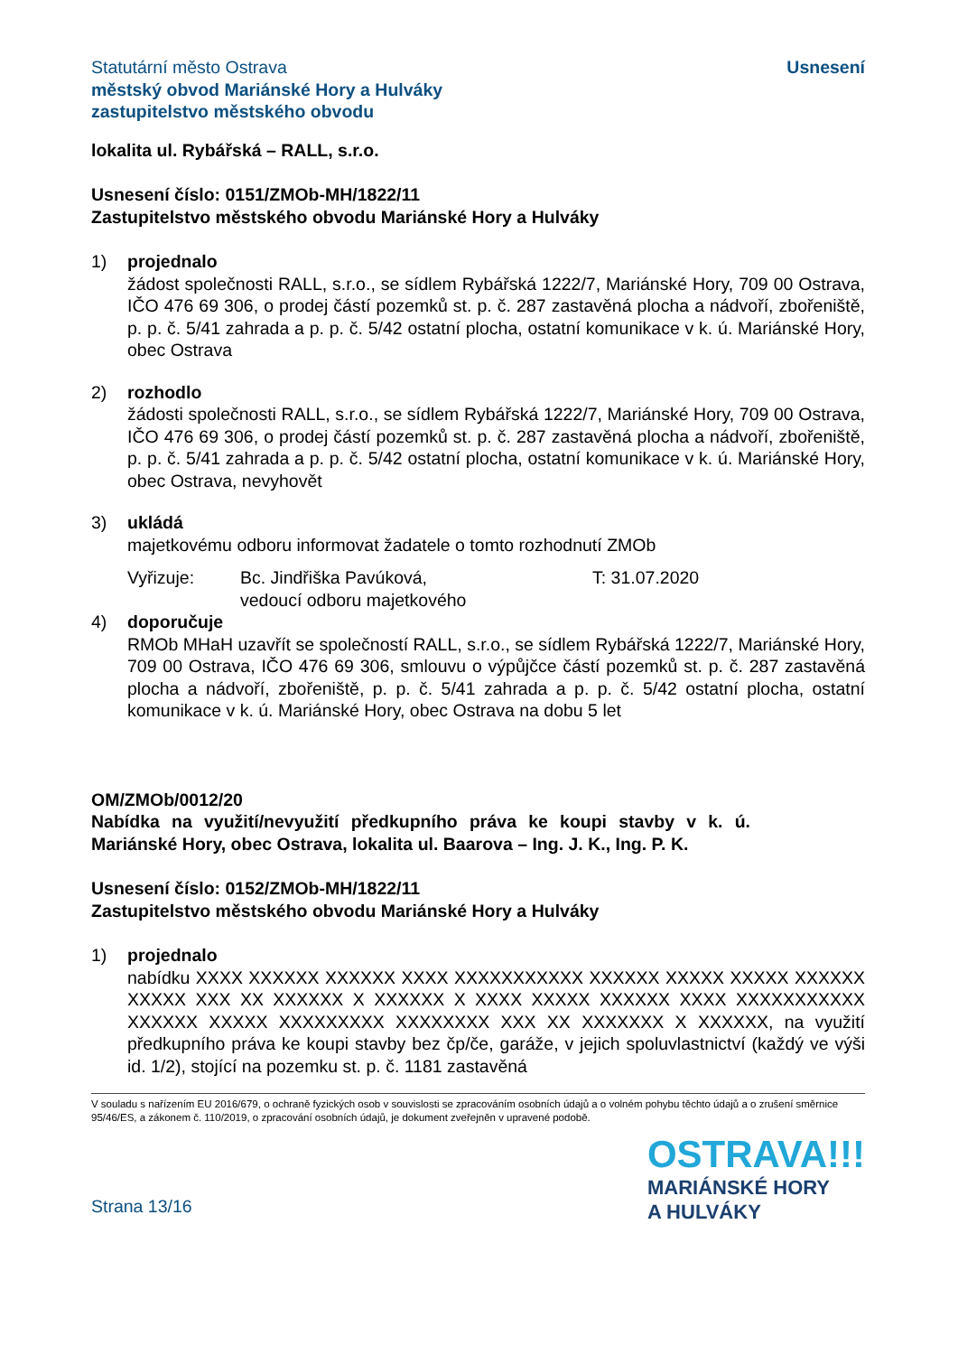Statutární město Ostrava
městský obvod Mariánské Hory a Hulváky
zastupitelstvo městského obvodu
Usnesení
lokalita ul. Rybářská – RALL, s.r.o.
Usnesení číslo: 0151/ZMOb-MH/1822/11
Zastupitelstvo městského obvodu Mariánské Hory a Hulváky
1) projednalo
žádost společnosti RALL, s.r.o., se sídlem Rybářská 1222/7, Mariánské Hory, 709 00 Ostrava, IČO 476 69 306, o prodej částí pozemků st. p. č. 287 zastavěná plocha a nádvoří, zbořeniště, p. p. č. 5/41 zahrada a p. p. č. 5/42 ostatní plocha, ostatní komunikace v k. ú. Mariánské Hory, obec Ostrava
2) rozhodlo
žádosti společnosti RALL, s.r.o., se sídlem Rybářská 1222/7, Mariánské Hory, 709 00 Ostrava, IČO 476 69 306, o prodej částí pozemků st. p. č. 287 zastavěná plocha a nádvoří, zbořeniště, p. p. č. 5/41 zahrada a p. p. č. 5/42 ostatní plocha, ostatní komunikace v k. ú. Mariánské Hory, obec Ostrava, nevyhovět
3) ukládá
majetkovému odboru informovat žadatele o tomto rozhodnutí ZMOb
Vyřizuje: Bc. Jindřiška Pavúková,
vedoucí odboru majetkového
T: 31.07.2020
4) doporučuje
RMOb MHaH uzavřít se společností RALL, s.r.o., se sídlem Rybářská 1222/7, Mariánské Hory, 709 00 Ostrava, IČO 476 69 306, smlouvu o výpůjčce částí pozemků st. p. č. 287 zastavěná plocha a nádvoří, zbořeniště, p. p. č. 5/41 zahrada a p. p. č. 5/42 ostatní plocha, ostatní komunikace v k. ú. Mariánské Hory, obec Ostrava na dobu 5 let
OM/ZMOb/0012/20
Nabídka na využití/nevyužití předkupního práva ke koupi stavby v k. ú. Mariánské Hory, obec Ostrava, lokalita ul. Baarova – Ing. J. K., Ing. P. K.
Usnesení číslo: 0152/ZMOb-MH/1822/11
Zastupitelstvo městského obvodu Mariánské Hory a Hulváky
1) projednalo
nabídku XXXX XXXXXX XXXXXX XXXX XXXXXXXXXXX XXXXXX XXXXX XXXXX XXXXXX XXXXX XXX XX XXXXXX X XXXXXX X XXXX XXXXX XXXXXX XXXX XXXXXXXXXXX XXXXXX XXXXX XXXXXXXXX XXXXXXXX XXX XX XXXXXXX X XXXXXX, na využití předkupního práva ke koupi stavby bez čp/če, garáže, v jejich spoluvlastnictví (každý ve výši id. 1/2), stojící na pozemku st. p. č. 1181 zastavěná
V souladu s nařízením EU 2016/679, o ochraně fyzických osob v souvislosti se zpracováním osobních údajů a o volném pohybu těchto údajů a o zrušení směrnice 95/46/ES, a zákonem č. 110/2019, o zpracování osobních údajů, je dokument zveřejněn v upravené podobě.
Strana 13/16
OSTRAVA!!!
MARIÁNSKÉ HORY
A HULVÁKY